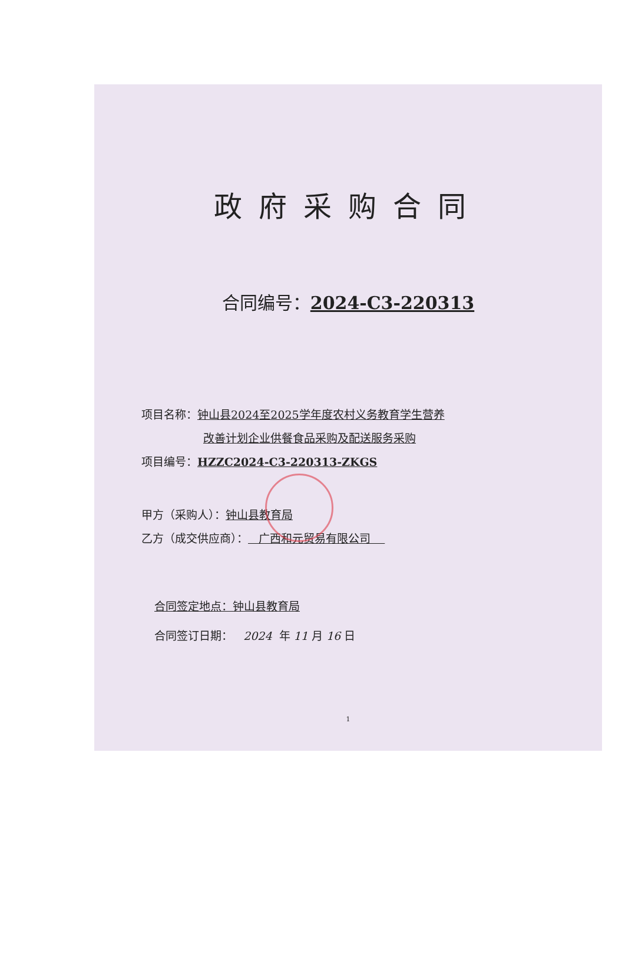政府采购合同
合同编号：2024-C3-220313
项目名称：钟山县2024至2025学年度农村义务教育学生营养
改善计划企业供餐食品采购及配送服务采购
项目编号：HZZC2024-C3-220313-ZKGS
甲方（采购人）：钟山县教育局
乙方（成交供应商）： 广西和元贸易有限公司
合同签定地点：钟山县教育局
合同签订日期： 2024 年 11 月 16 日
1